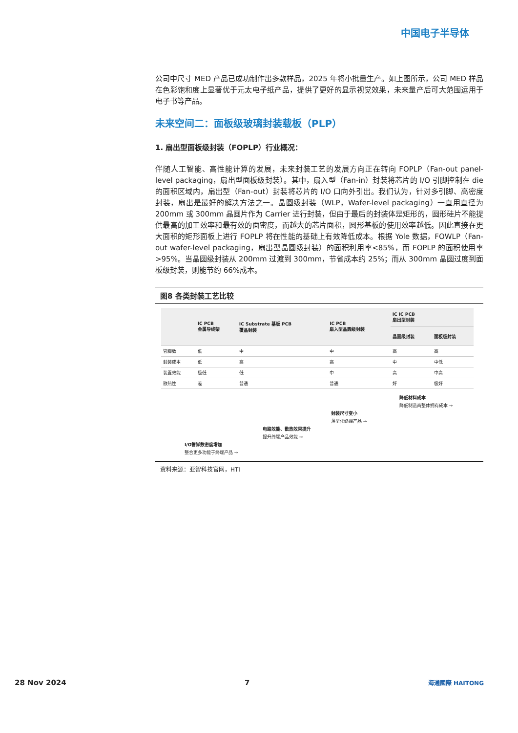中国电子半导体
公司中尺寸 MED 产品已成功制作出多款样品，2025 年将小批量生产。如上图所示，公司 MED 样品在色彩饱和度上显著优于元太电子纸产品，提供了更好的显示视觉效果，未来量产后可大范围运用于电子书等产品。
未来空间二：面板级玻璃封装载板（PLP）
1. 扇出型面板级封装（FOPLP）行业概况：
伴随人工智能、高性能计算的发展，未来封装工艺的发展方向正在转向 FOPLP（Fan-out panel-level packaging，扇出型面板级封装）。其中，扇入型（Fan-in）封装将芯片的 I/O 引脚控制在 die 的面积区域内，扇出型（Fan-out）封装将芯片的 I/O 口向外引出。我们认为，针对多引脚、高密度封装，扇出是最好的解决方法之一。晶圆级封装（WLP，Wafer-level packaging）一直用直径为 200mm 或 300mm 晶圆片作为 Carrier 进行封装，但由于最后的封装体是矩形的，圆形硅片不能提供最高的加工效率和最有效的面密度，而越大的芯片面积，圆形基板的使用效率越低。因此直接在更大面积的矩形面板上进行 FOPLP 将在性能的基础上有效降低成本。根据 Yole 数据，FOWLP（Fan-out wafer-level packaging，扇出型晶圆级封装）的面积利用率<85%，而 FOPLP 的面积使用率>95%。当晶圆级封装从 200mm 过渡到 300mm，节省成本约 25%；而从 300mm 晶圆过度到面板级封装，则能节约 66%成本。
图8 各类封装工艺比较
| | IC PCB 金属导线架 | IC Substrate 基板 PCB 覆晶封装 | IC PCB 扇入型晶圆级封装 | IC IC PCB 扇出型封装 | |
| --- | --- | --- | --- | --- | --- |
| | | | | 晶圆级封装 | 面板级封装 |
| 管脚数 | 低 | 中 | 中 | 高 | 高 |
| 封装成本 | 低 | 高 | 高 | 中 | 中低 |
| 装置效能 | 极低 | 低 | 中 | 高 | 中高 |
| 散热性 | 差 | 普通 | 普通 | 好 | 极好 |
降低材料成本
降低制造商整体拥有成本 →
封装尺寸变小
薄型化终端产品 →
电路效能、散热效果提升
提升终端产品效能 →
I/O管脚数密度增加
整合更多功能于终端产品 →
资料来源：亚智科技官网，HTI
28 Nov 2024 7 海通國際 HAITONG